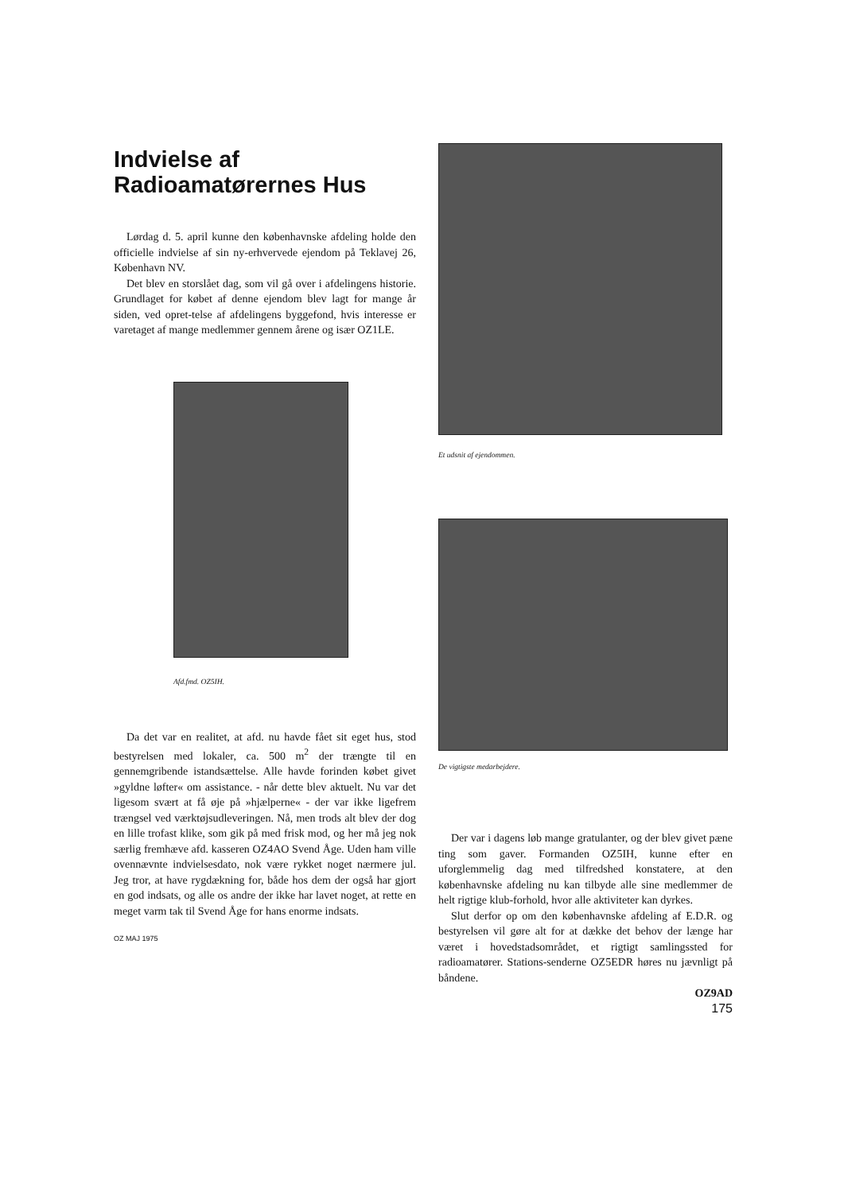Indvielse af
Radioamatørernes Hus
Lørdag d. 5. april kunne den københavnske afdeling holde den officielle indvielse af sin ny-erhvervede ejendom på Teklavej 26, København NV.
Det blev en storslået dag, som vil gå over i afdelingens historie. Grundlaget for købet af denne ejendom blev lagt for mange år siden, ved opret-telse af afdelingens byggefond, hvis interesse er varetaget af mange medlemmer gennem årene og især OZ1LE.
Afd.fmd. OZ5IH.
Da det var en realitet, at afd. nu havde fået sit eget hus, stod bestyrelsen med lokaler, ca. 500 m<sup>2</sup> der trængte til en gennemgribende istandsættelse. Alle havde forinden købet givet »gyldne løfter« om assistance. - når dette blev aktuelt. Nu var det ligesom svært at få øje på »hjælperne« - der var ikke ligefrem trængsel ved værktøjsudleveringen. Nå, men trods alt blev der dog en lille trofast klike, som gik på med frisk mod, og her må jeg nok særlig fremhæve afd. kasseren OZ4AO Svend Åge. Uden ham ville ovennævnte indvielsesdato, nok være rykket noget nærmere jul. Jeg tror, at have rygdækning for, både hos dem der også har gjort en god indsats, og alle os andre der ikke har lavet noget, at rette en meget varm tak til Svend Åge for hans enorme indsats.
OZ MAJ 1975
Et udsnit af ejendommen.
De vigtigste medarbejdere.
Der var i dagens løb mange gratulanter, og der blev givet pæne ting som gaver. Formanden OZ5IH, kunne efter en uforglemmelig dag med tilfredshed konstatere, at den københavnske afdeling nu kan tilbyde alle sine medlemmer de helt rigtige klub-forhold, hvor alle aktiviteter kan dyrkes.
Slut derfor op om den københavnske afdeling af E.D.R. og bestyrelsen vil gøre alt for at dække det behov der længe har været i hovedstadsområdet, et rigtigt samlingssted for radioamatører. Stations-senderne OZ5EDR høres nu jævnligt på båndene.
OZ9AD
175